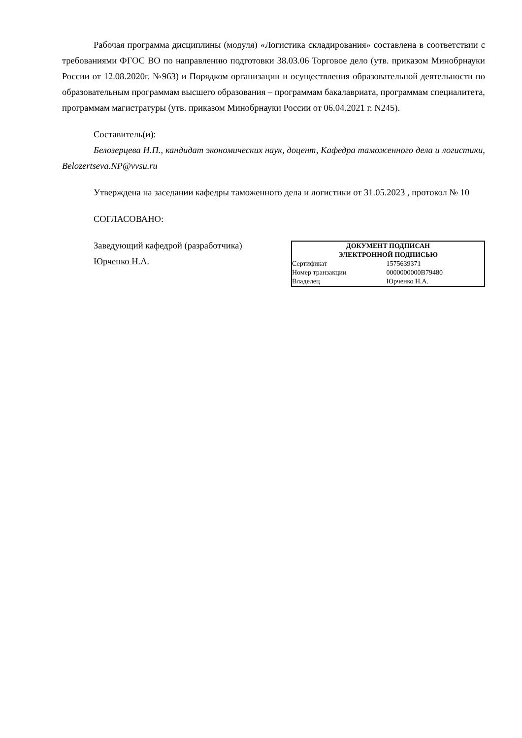Рабочая программа дисциплины (модуля) «Логистика складирования» составлена в соответствии с требованиями ФГОС ВО по направлению подготовки 38.03.06 Торговое дело (утв. приказом Минобрнауки России от 12.08.2020г. №963) и Порядком организации и осуществления образовательной деятельности по образовательным программам высшего образования – программам бакалавриата, программам специалитета, программам магистратуры (утв. приказом Минобрнауки России от 06.04.2021 г. N245).
Составитель(и):
Белозерцева Н.П., кандидат экономических наук, доцент, Кафедра таможенного дела и логистики, Belozertseva.NP@vvsu.ru
Утверждена на заседании кафедры таможенного дела и логистики от 31.05.2023 , протокол № 10
СОГЛАСОВАНО:
Заведующий кафедрой (разработчика)
Юрченко Н.А.
| ДОКУМЕНТ ПОДПИСАН ЭЛЕКТРОННОЙ ПОДПИСЬЮ | |
| --- | --- |
| Сертификат | 1575639371 |
| Номер транзакции | 0000000000B79480 |
| Владелец | Юрченко Н.А. |